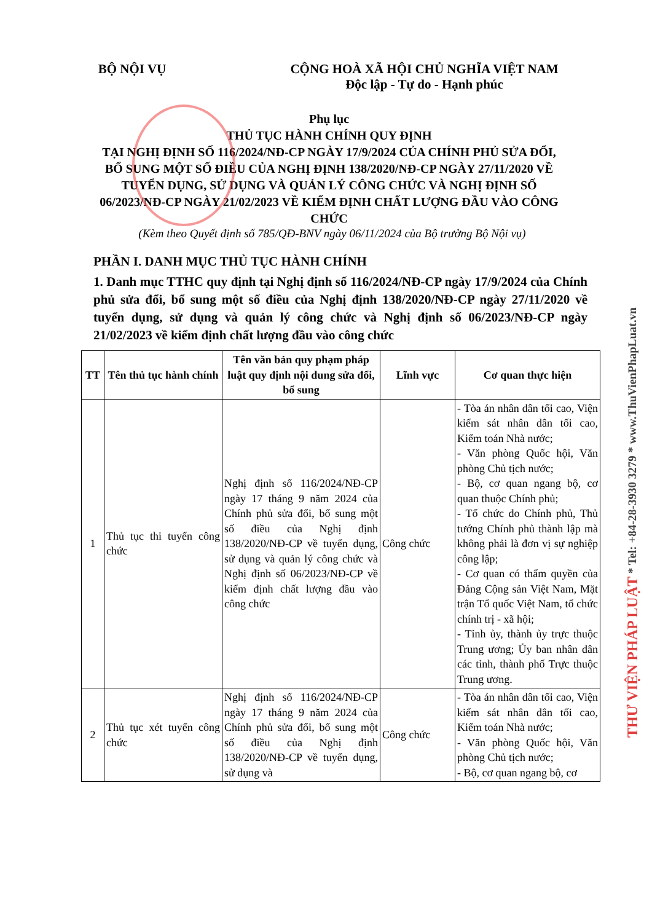BỘ NỘI VỤ CỘNG HOÀ XÃ HỘI CHỦ NGHĨA VIỆT NAM
Độc lập - Tự do - Hạnh phúc
Phụ lục
THỦ TỤC HÀNH CHÍNH QUY ĐỊNH
TẠI NGHỊ ĐỊNH SỐ 116/2024/NĐ-CP NGÀY 17/9/2024 CỦA CHÍNH PHỦ SỬA ĐỔI, BỔ SUNG MỘT SỐ ĐIỀU CỦA NGHỊ ĐỊNH 138/2020/NĐ-CP NGÀY 27/11/2020 VỀ TUYỂN DỤNG, SỬ DỤNG VÀ QUẢN LÝ CÔNG CHỨC VÀ NGHỊ ĐỊNH SỐ 06/2023/NĐ-CP NGÀY 21/02/2023 VỀ KIỂM ĐỊNH CHẤT LƯỢNG ĐẦU VÀO CÔNG CHỨC
(Kèm theo Quyết định số 785/QĐ-BNV ngày 06/11/2024 của Bộ trưởng Bộ Nội vụ)
PHẦN I. DANH MỤC THỦ TỤC HÀNH CHÍNH
1. Danh mục TTHC quy định tại Nghị định số 116/2024/NĐ-CP ngày 17/9/2024 của Chính phủ sửa đổi, bổ sung một số điều của Nghị định 138/2020/NĐ-CP ngày 27/11/2020 về tuyển dụng, sử dụng và quản lý công chức và Nghị định số 06/2023/NĐ-CP ngày 21/02/2023 về kiểm định chất lượng đầu vào công chức
| TT | Tên thủ tục hành chính | Tên văn bản quy phạm pháp luật quy định nội dung sửa đổi, bổ sung | Lĩnh vực | Cơ quan thực hiện |
| --- | --- | --- | --- | --- |
| 1 | Thủ tục thi tuyển công chức | Nghị định số 116/2024/NĐ-CP ngày 17 tháng 9 năm 2024 của Chính phủ sửa đổi, bổ sung một số điều của Nghị định 138/2020/NĐ-CP về tuyển dụng, sử dụng và quản lý công chức và Nghị định số 06/2023/NĐ-CP về kiểm định chất lượng đầu vào công chức | Công chức | - Tòa án nhân dân tối cao, Viện kiểm sát nhân dân tối cao, Kiểm toán Nhà nước; - Văn phòng Quốc hội, Văn phòng Chủ tịch nước; - Bộ, cơ quan ngang bộ, cơ quan thuộc Chính phủ; - Tổ chức do Chính phủ, Thủ tướng Chính phủ thành lập mà không phải là đơn vị sự nghiệp công lập; - Cơ quan có thẩm quyền của Đảng Cộng sản Việt Nam, Mặt trận Tổ quốc Việt Nam, tổ chức chính trị - xã hội; - Tỉnh ủy, thành ủy trực thuộc Trung ương; Ủy ban nhân dân các tỉnh, thành phố Trực thuộc Trung ương. |
| 2 | Thủ tục xét tuyển công chức | Nghị định số 116/2024/NĐ-CP ngày 17 tháng 9 năm 2024 của Chính phủ sửa đổi, bổ sung một số điều của Nghị định 138/2020/NĐ-CP về tuyển dụng, sử dụng và | Công chức | - Tòa án nhân dân tối cao, Viện kiểm sát nhân dân tối cao, Kiểm toán Nhà nước; - Văn phòng Quốc hội, Văn phòng Chủ tịch nước; - Bộ, cơ quan ngang bộ, cơ |
THƯ VIỆN PHÁP LUẬT * Tel: +84-28-3930 3279 * www.ThuVienPhapLuat.vn